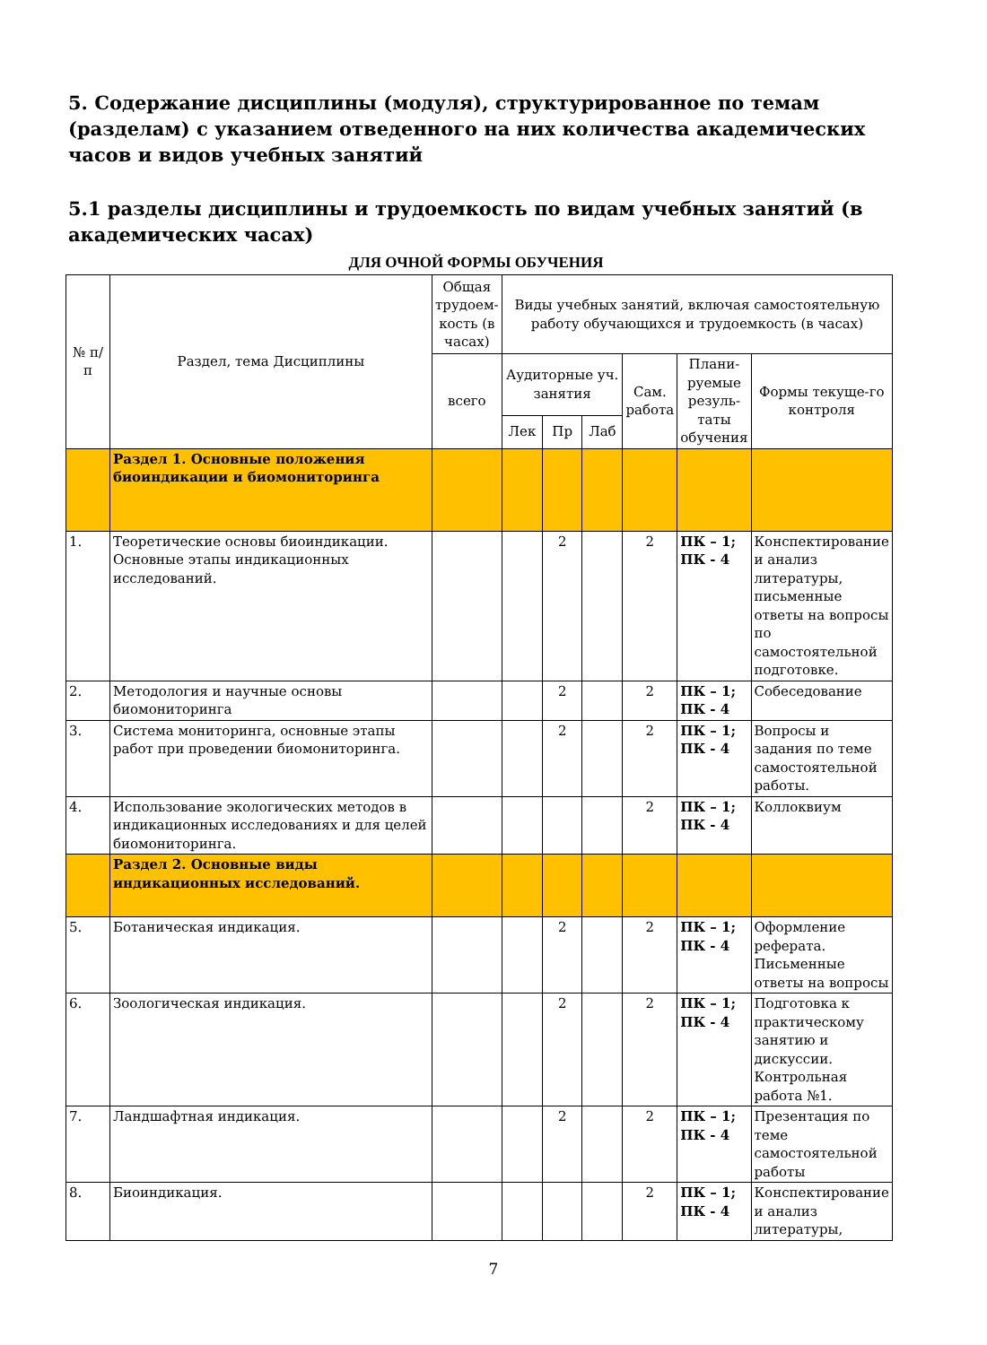5. Содержание дисциплины (модуля), структурированное по темам (разделам) с указанием отведенного на них количества академических часов и видов учебных занятий
5.1 разделы дисциплины и трудоемкость по видам учебных занятий (в академических часах)
ДЛЯ ОЧНОЙ ФОРМЫ ОБУЧЕНИЯ
| № п/п | Раздел, тема Дисциплины | Общая трудоем-кость (в часах) | Виды учебных занятий, включая самостоятельную работу обучающихся и трудоемкость (в часах) | | | | | |
| --- | --- | --- | --- | --- | --- | --- | --- | --- |
| | | всего | Аудиторные уч. занятия | | | Сам. работа | Плани-руемые резуль-таты обучения | Формы текуще-го контроля |
| | | | Лек | Пр | Лаб | | | |
| | Раздел 1. Основные положения биоиндикации и биомониторинга | | | | | | | |
| 1. | Теоретические основы биоиндикации. Основные этапы индикационных исследований. | | | 2 | | 2 | ПК – 1; ПК - 4 | Конспектирование и анализ литературы, письменные ответы на вопросы по самостоятельной подготовке. |
| 2. | Методология и научные основы биомониторинга | | | 2 | | 2 | ПК – 1; ПК - 4 | Собеседование |
| 3. | Система мониторинга, основные этапы работ при проведении биомониторинга. | | | 2 | | 2 | ПК – 1; ПК - 4 | Вопросы и задания по теме самостоятельной работы. |
| 4. | Использование экологических методов в индикационных исследованиях и для целей биомониторинга. | | | | | 2 | ПК – 1; ПК - 4 | Коллоквиум |
| | Раздел 2. Основные виды индикационных исследований. | | | | | | | |
| 5. | Ботаническая индикация. | | | 2 | | 2 | ПК – 1; ПК - 4 | Оформление реферата. Письменные ответы на вопросы |
| 6. | Зоологическая индикация. | | | 2 | | 2 | ПК – 1; ПК - 4 | Подготовка к практическому занятию и дискуссии. Контрольная работа №1. |
| 7. | Ландшафтная индикация. | | | 2 | | 2 | ПК – 1; ПК - 4 | Презентация по теме самостоятельной работы |
| 8. | Биоиндикация. | | | | | 2 | ПК – 1; ПК - 4 | Конспектирование и анализ литературы, |
7